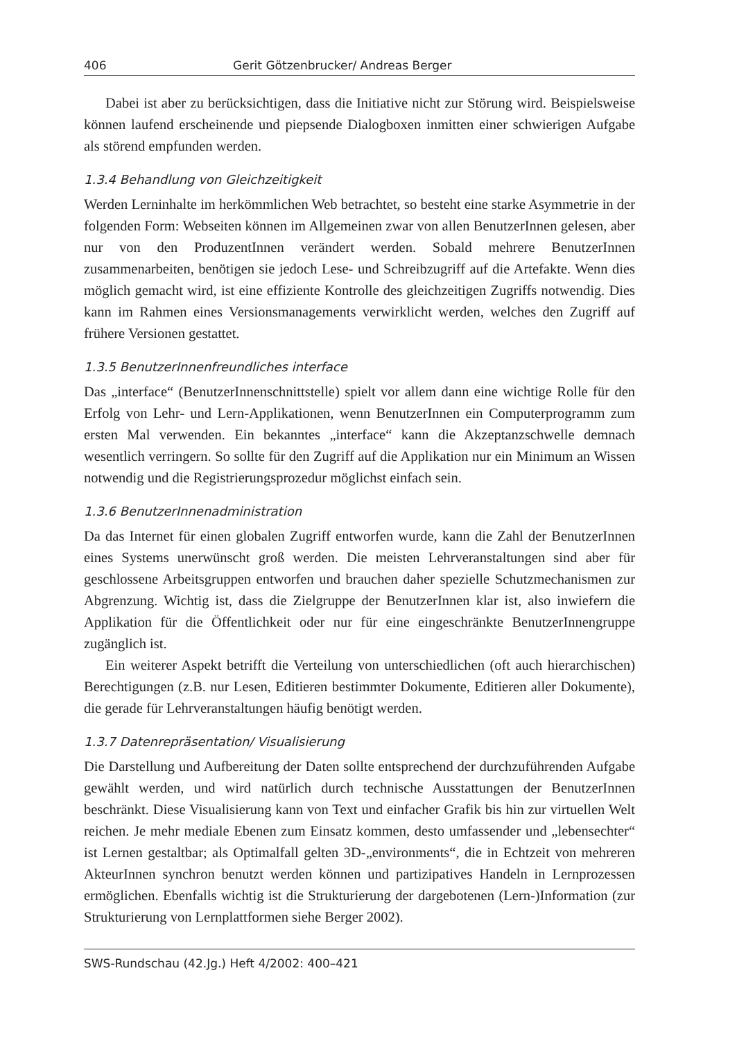406 Gerit Götzenbrucker/ Andreas Berger
Dabei ist aber zu berücksichtigen, dass die Initiative nicht zur Störung wird. Beispielsweise können laufend erscheinende und piepsende Dialogboxen inmitten einer schwierigen Aufgabe als störend empfunden werden.
1.3.4 Behandlung von Gleichzeitigkeit
Werden Lerninhalte im herkömmlichen Web betrachtet, so besteht eine starke Asymmetrie in der folgenden Form: Webseiten können im Allgemeinen zwar von allen BenutzerInnen gelesen, aber nur von den ProduzentInnen verändert werden. Sobald mehrere BenutzerInnen zusammenarbeiten, benötigen sie jedoch Lese- und Schreibzugriff auf die Artefakte. Wenn dies möglich gemacht wird, ist eine effiziente Kontrolle des gleichzeitigen Zugriffs notwendig. Dies kann im Rahmen eines Versionsmanagements verwirklicht werden, welches den Zugriff auf frühere Versionen gestattet.
1.3.5 BenutzerInnenfreundliches interface
Das „interface“ (BenutzerInnenschnittstelle) spielt vor allem dann eine wichtige Rolle für den Erfolg von Lehr- und Lern-Applikationen, wenn BenutzerInnen ein Computerprogramm zum ersten Mal verwenden. Ein bekanntes „interface“ kann die Akzeptanzschwelle demnach wesentlich verringern. So sollte für den Zugriff auf die Applikation nur ein Minimum an Wissen notwendig und die Registrierungsprozedur möglichst einfach sein.
1.3.6 BenutzerInnenadministration
Da das Internet für einen globalen Zugriff entworfen wurde, kann die Zahl der BenutzerInnen eines Systems unerwünscht groß werden. Die meisten Lehrveranstaltungen sind aber für geschlossene Arbeitsgruppen entworfen und brauchen daher spezielle Schutzmechanismen zur Abgrenzung. Wichtig ist, dass die Zielgruppe der BenutzerInnen klar ist, also inwiefern die Applikation für die Öffentlichkeit oder nur für eine eingeschränkte BenutzerInnengruppe zugänglich ist.
Ein weiterer Aspekt betrifft die Verteilung von unterschiedlichen (oft auch hierarchischen) Berechtigungen (z.B. nur Lesen, Editieren bestimmter Dokumente, Editieren aller Dokumente), die gerade für Lehrveranstaltungen häufig benötigt werden.
1.3.7 Datenrepräsentation/ Visualisierung
Die Darstellung und Aufbereitung der Daten sollte entsprechend der durchzuführenden Aufgabe gewählt werden, und wird natürlich durch technische Ausstattungen der BenutzerInnen beschränkt. Diese Visualisierung kann von Text und einfacher Grafik bis hin zur virtuellen Welt reichen. Je mehr mediale Ebenen zum Einsatz kommen, desto umfassender und „lebensechter“ ist Lernen gestaltbar; als Optimalfall gelten 3D-„environments“, die in Echtzeit von mehreren AkteurInnen synchron benutzt werden können und partizipatives Handeln in Lernprozessen ermöglichen. Ebenfalls wichtig ist die Strukturierung der dargebotenen (Lern-)Information (zur Strukturierung von Lernplattformen siehe Berger 2002).
SWS-Rundschau (42.Jg.) Heft 4/2002: 400–421